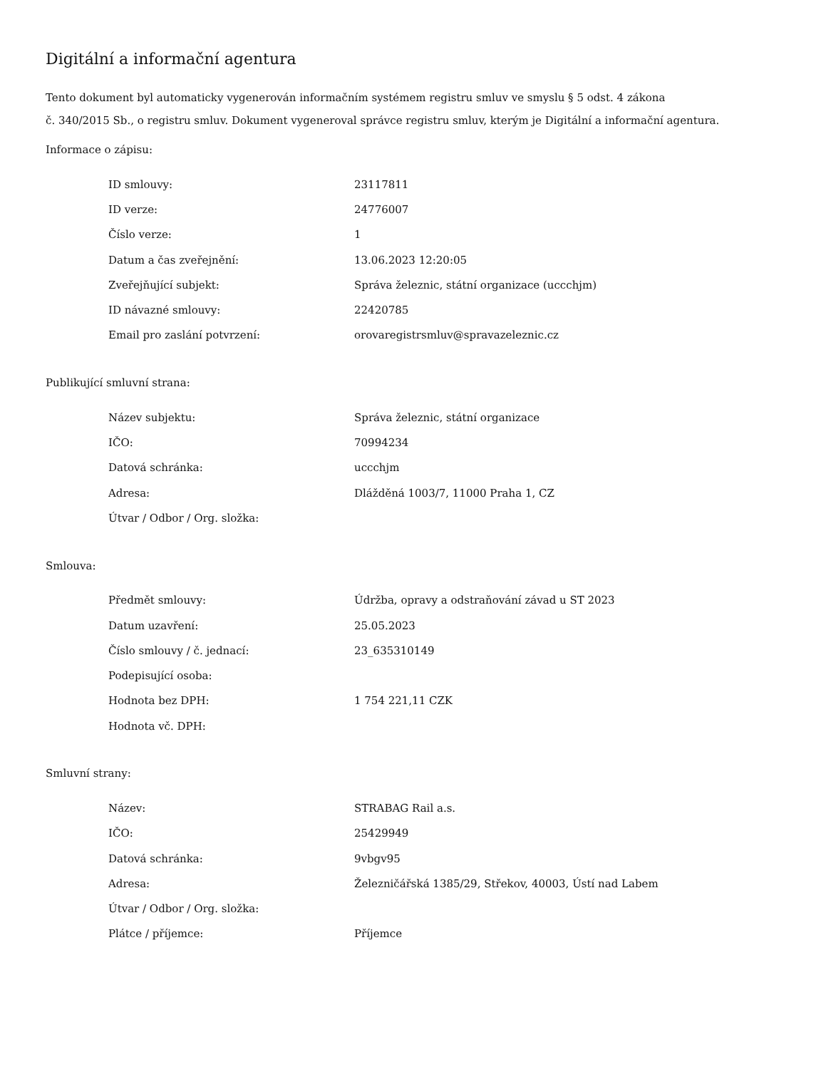Digitální a informační agentura
Tento dokument byl automaticky vygenerován informačním systémem registru smluv ve smyslu § 5 odst. 4 zákona
č. 340/2015 Sb., o registru smluv. Dokument vygeneroval správce registru smluv, kterým je Digitální a informační agentura.
Informace o zápisu:
| ID smlouvy: | 23117811 |
| ID verze: | 24776007 |
| Číslo verze: | 1 |
| Datum a čas zveřejnění: | 13.06.2023 12:20:05 |
| Zveřejňující subjekt: | Správa železnic, státní organizace (uccchjm) |
| ID návazné smlouvy: | 22420785 |
| Email pro zaslání potvrzení: | orovaregistrsmluv@spravazeleznic.cz |
Publikující smluvní strana:
| Název subjektu: | Správa železnic, státní organizace |
| IČO: | 70994234 |
| Datová schránka: | uccchjm |
| Adresa: | Dlážděná 1003/7, 11000 Praha 1, CZ |
| Útvar / Odbor / Org. složka: | |
Smlouva:
| Předmět smlouvy: | Údržba, opravy a odstraňování závad u ST 2023 |
| Datum uzavření: | 25.05.2023 |
| Číslo smlouvy / č. jednací: | 23_635310149 |
| Podepisující osoba: | |
| Hodnota bez DPH: | 1 754 221,11 CZK |
| Hodnota vč. DPH: | |
Smluvní strany:
| Název: | STRABAG Rail a.s. |
| IČO: | 25429949 |
| Datová schránka: | 9vbgv95 |
| Adresa: | Železničářská 1385/29, Střekov, 40003, Ústí nad Labem |
| Útvar / Odbor / Org. složka: | |
| Plátce / příjemce: | Příjemce |